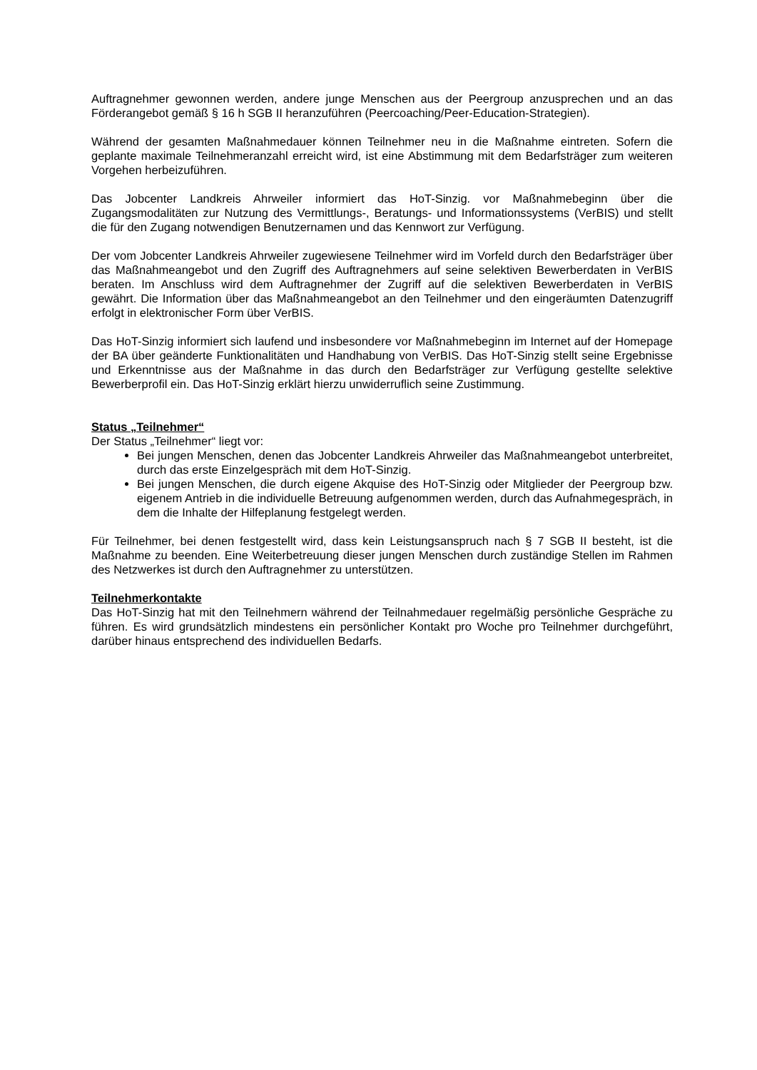Auftragnehmer gewonnen werden, andere junge Menschen aus der Peergroup anzusprechen und an das Förderangebot gemäß § 16 h SGB II heranzuführen (Peercoaching/Peer-Education-Strategien).
Während der gesamten Maßnahmedauer können Teilnehmer neu in die Maßnahme eintreten. Sofern die geplante maximale Teilnehmeranzahl erreicht wird, ist eine Abstimmung mit dem Bedarfsträger zum weiteren Vorgehen herbeizuführen.
Das Jobcenter Landkreis Ahrweiler informiert das HoT-Sinzig. vor Maßnahmebeginn über die Zugangsmodalitäten zur Nutzung des Vermittlungs-, Beratungs- und Informationssystems (VerBIS) und stellt die für den Zugang notwendigen Benutzernamen und das Kennwort zur Verfügung.
Der vom Jobcenter Landkreis Ahrweiler zugewiesene Teilnehmer wird im Vorfeld durch den Bedarfsträger über das Maßnahmeangebot und den Zugriff des Auftragnehmers auf seine selektiven Bewerberdaten in VerBIS beraten. Im Anschluss wird dem Auftragnehmer der Zugriff auf die selektiven Bewerberdaten in VerBIS gewährt. Die Information über das Maßnahmeangebot an den Teilnehmer und den eingeräumten Datenzugriff erfolgt in elektronischer Form über VerBIS.
Das HoT-Sinzig informiert sich laufend und insbesondere vor Maßnahmebeginn im Internet auf der Homepage der BA über geänderte Funktionalitäten und Handhabung von VerBIS. Das HoT-Sinzig stellt seine Ergebnisse und Erkenntnisse aus der Maßnahme in das durch den Bedarfsträger zur Verfügung gestellte selektive Bewerberprofil ein. Das HoT-Sinzig erklärt hierzu unwiderruflich seine Zustimmung.
Status „Teilnehmer“
Der Status „Teilnehmer“ liegt vor:
Bei jungen Menschen, denen das Jobcenter Landkreis Ahrweiler das Maßnahmeangebot unterbreitet, durch das erste Einzelgespräch mit dem HoT-Sinzig.
Bei jungen Menschen, die durch eigene Akquise des HoT-Sinzig oder Mitglieder der Peergroup bzw. eigenem Antrieb in die individuelle Betreuung aufgenommen werden, durch das Aufnahmegespräch, in dem die Inhalte der Hilfeplanung festgelegt werden.
Für Teilnehmer, bei denen festgestellt wird, dass kein Leistungsanspruch nach § 7 SGB II besteht, ist die Maßnahme zu beenden. Eine Weiterbetreuung dieser jungen Menschen durch zuständige Stellen im Rahmen des Netzwerkes ist durch den Auftragnehmer zu unterstützen.
Teilnehmerkontakte
Das HoT-Sinzig hat mit den Teilnehmern während der Teilnahmedauer regelmäßig persönliche Gespräche zu führen. Es wird grundsätzlich mindestens ein persönlicher Kontakt pro Woche pro Teilnehmer durchgeführt, darüber hinaus entsprechend des individuellen Bedarfs.